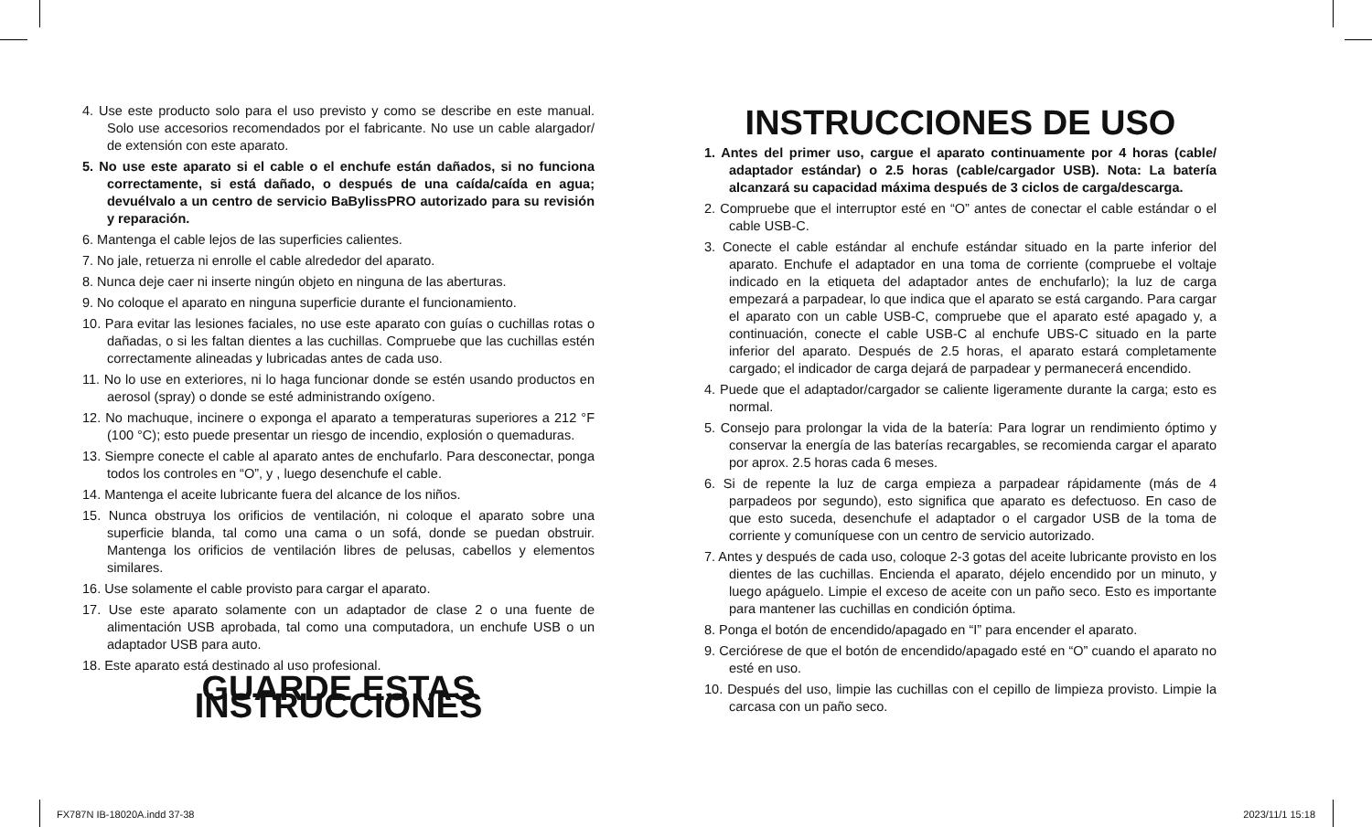4. Use este producto solo para el uso previsto y como se describe en este manual. Solo use accesorios recomendados por el fabricante. No use un cable alargador/ de extensión con este aparato.
5. No use este aparato si el cable o el enchufe están dañados, si no funciona correctamente, si está dañado, o después de una caída/caída en agua; devuélvalo a un centro de servicio BaBylissPRO autorizado para su revisión y reparación.
6. Mantenga el cable lejos de las superficies calientes.
7. No jale, retuerza ni enrolle el cable alrededor del aparato.
8. Nunca deje caer ni inserte ningún objeto en ninguna de las aberturas.
9. No coloque el aparato en ninguna superficie durante el funcionamiento.
10. Para evitar las lesiones faciales, no use este aparato con guías o cuchillas rotas o dañadas, o si les faltan dientes a las cuchillas. Compruebe que las cuchillas estén correctamente alineadas y lubricadas antes de cada uso.
11. No lo use en exteriores, ni lo haga funcionar donde se estén usando productos en aerosol (spray) o donde se esté administrando oxígeno.
12. No machuque, incinere o exponga el aparato a temperaturas superiores a 212 °F (100 °C); esto puede presentar un riesgo de incendio, explosión o quemaduras.
13. Siempre conecte el cable al aparato antes de enchufarlo. Para desconectar, ponga todos los controles en “O”, y , luego desenchufe el cable.
14. Mantenga el aceite lubricante fuera del alcance de los niños.
15. Nunca obstruya los orificios de ventilación, ni coloque el aparato sobre una superficie blanda, tal como una cama o un sofá, donde se puedan obstruir. Mantenga los orificios de ventilación libres de pelusas, cabellos y elementos similares.
16. Use solamente el cable provisto para cargar el aparato.
17. Use este aparato solamente con un adaptador de clase 2 o una fuente de alimentación USB aprobada, tal como una computadora, un enchufe USB o un adaptador USB para auto.
18. Este aparato está destinado al uso profesional.
GUARDE ESTAS INSTRUCCIONES
INSTRUCCIONES DE USO
1. Antes del primer uso, cargue el aparato continuamente por 4 horas (cable/ adaptador estándar) o 2.5 horas (cable/cargador USB). Nota: La batería alcanzará su capacidad máxima después de 3 ciclos de carga/descarga.
2. Compruebe que el interruptor esté en “O” antes de conectar el cable estándar o el cable USB-C.
3. Conecte el cable estándar al enchufe estándar situado en la parte inferior del aparato. Enchufe el adaptador en una toma de corriente (compruebe el voltaje indicado en la etiqueta del adaptador antes de enchufarlo); la luz de carga empezará a parpadear, lo que indica que el aparato se está cargando. Para cargar el aparato con un cable USB-C, compruebe que el aparato esté apagado y, a continuación, conecte el cable USB-C al enchufe UBS-C situado en la parte inferior del aparato. Después de 2.5 horas, el aparato estará completamente cargado; el indicador de carga dejará de parpadear y permanecerá encendido.
4. Puede que el adaptador/cargador se caliente ligeramente durante la carga; esto es normal.
5. Consejo para prolongar la vida de la batería: Para lograr un rendimiento óptimo y conservar la energía de las baterías recargables, se recomienda cargar el aparato por aprox. 2.5 horas cada 6 meses.
6. Si de repente la luz de carga empieza a parpadear rápidamente (más de 4 parpadeos por segundo), esto significa que aparato es defectuoso. En caso de que esto suceda, desenchufe el adaptador o el cargador USB de la toma de corriente y comuníquese con un centro de servicio autorizado.
7. Antes y después de cada uso, coloque 2-3 gotas del aceite lubricante provisto en los dientes de las cuchillas. Encienda el aparato, déjelo encendido por un minuto, y luego apáguelo. Limpie el exceso de aceite con un paño seco. Esto es importante para mantener las cuchillas en condición óptima.
8. Ponga el botón de encendido/apagado en “I” para encender el aparato.
9. Cerciórese de que el botón de encendido/apagado esté en “O” cuando el aparato no esté en uso.
10. Después del uso, limpie las cuchillas con el cepillo de limpieza provisto. Limpie la carcasa con un paño seco.
FX787N IB-18020A.indd 37-38 2023/11/1 15:18